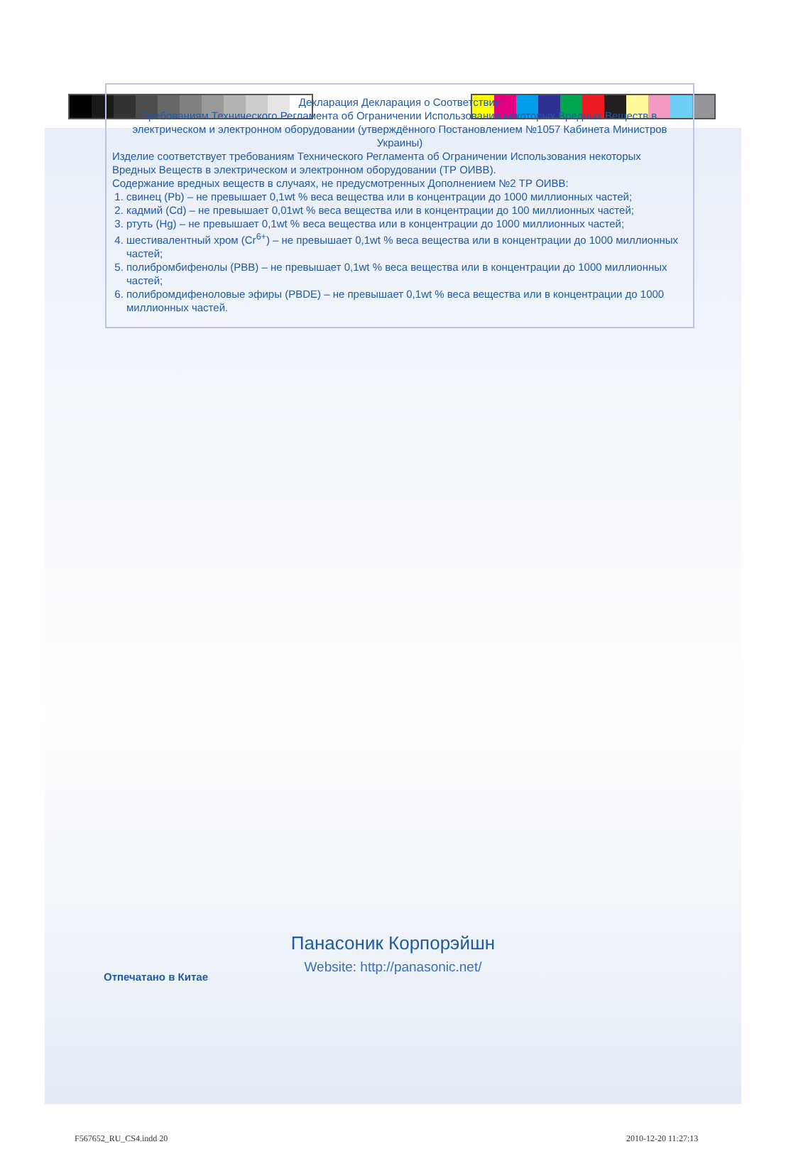Декларация Декларация о Соответствии
Требованиям Технического Регламента об Ограничении Использования некоторых Вредных Веществ в электрическом и электронном оборудовании (утверждённого Постановлением №1057 Кабинета Министров Украины)
Изделие соответствует требованиям Технического Регламента об Ограничении Использования некоторых Вредных Веществ в электрическом и электронном оборудовании (ТР ОИВВ).
Содержание вредных веществ в случаях, не предусмотренных Дополнением №2 ТР ОИВВ:
1. свинец (Pb) – не превышает 0,1wt % веса вещества или в концентрации до 1000 миллионных частей;
2. кадмий (Cd) – не превышает 0,01wt % веса вещества или в концентрации до 100 миллионных частей;
3. ртуть (Hg) – не превышает 0,1wt % веса вещества или в концентрации до 1000 миллионных частей;
4. шестивалентный хром (Cr<sup>6+</sup>) – не превышает 0,1wt % веса вещества или в концентрации до 1000 миллионных частей;
5. полибромбифенолы (PBB) – не превышает 0,1wt % веса вещества или в концентрации до 1000 миллионных частей;
6. полибромдифеноловые эфиры (PBDE) – не превышает 0,1wt % веса вещества или в концентрации до 1000 миллионных частей.
Панасоник Корпорэйшн
Website: http://panasonic.net/
Отпечатано в Китае
F567652_RU_CS4.indd 20 2010-12-20 11:27:13